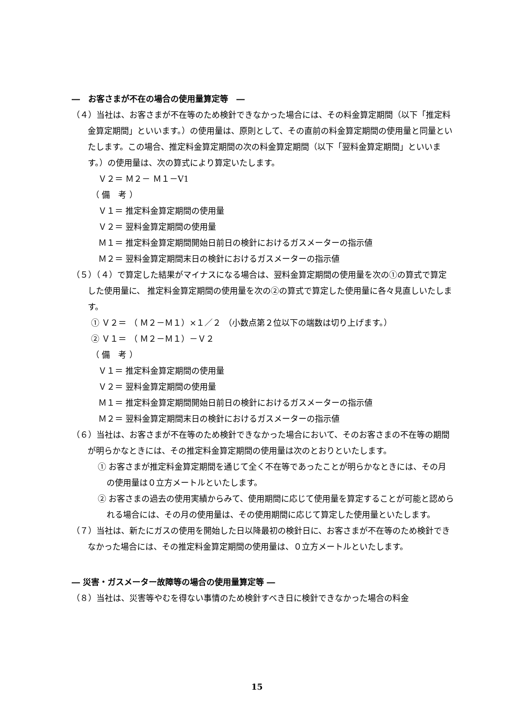―　お客さまが不在の場合の使用量算定等　―
（４）当社は、お客さまが不在等のため検針できなかった場合には、その料金算定期間（以下「推定料金算定期間」といいます。）の使用量は、原則として、その直前の料金算定期間の使用量と同量といたします。この場合、推定料金算定期間の次の料金算定期間（以下「翌料金算定期間」といいます。）の使用量は、次の算式により算定いたします。
Ｖ２＝ Ｍ２－ Ｍ１－V1
（ 備　考 ）
Ｖ１＝ 推定料金算定期間の使用量
Ｖ２＝ 翌料金算定期間の使用量
Ｍ１＝ 推定料金算定期間開始日前日の検針におけるガスメーターの指示値
Ｍ２＝ 翌料金算定期間末日の検針におけるガスメーターの指示値
（５）（４）で算定した結果がマイナスになる場合は、翌料金算定期間の使用量を次の①の算式で算定した使用量に、 推定料金算定期間の使用量を次の②の算式で算定した使用量に各々見直しいたします。
① Ｖ２＝ （ Ｍ２－Ｍ１）×１／２ （小数点第２位以下の端数は切り上げます。）
② Ｖ１＝ （ Ｍ２－Ｍ１）－Ｖ２
（ 備　考 ）
Ｖ１＝ 推定料金算定期間の使用量
Ｖ２＝ 翌料金算定期間の使用量
Ｍ１＝ 推定料金算定期間開始日前日の検針におけるガスメーターの指示値
Ｍ２＝ 翌料金算定期間末日の検針におけるガスメーターの指示値
（６）当社は、お客さまが不在等のため検針できなかった場合において、そのお客さまの不在等の期間が明らかなときには、その推定料金算定期間の使用量は次のとおりといたします。
① お客さまが推定料金算定期間を通じて全く不在等であったことが明らかなときには、その月の使用量は０立方メートルといたします。
② お客さまの過去の使用実績からみて、使用期間に応じて使用量を算定することが可能と認められる場合には、その月の使用量は、その使用期間に応じて算定した使用量といたします。
（７）当社は、新たにガスの使用を開始した日以降最初の検針日に、お客さまが不在等のため検針できなかった場合には、その推定料金算定期間の使用量は、０立方メートルといたします。
― 災害・ガスメーター故障等の場合の使用量算定等 ―
（８）当社は、災害等やむを得ない事情のため検針すべき日に検針できなかった場合の料金
15